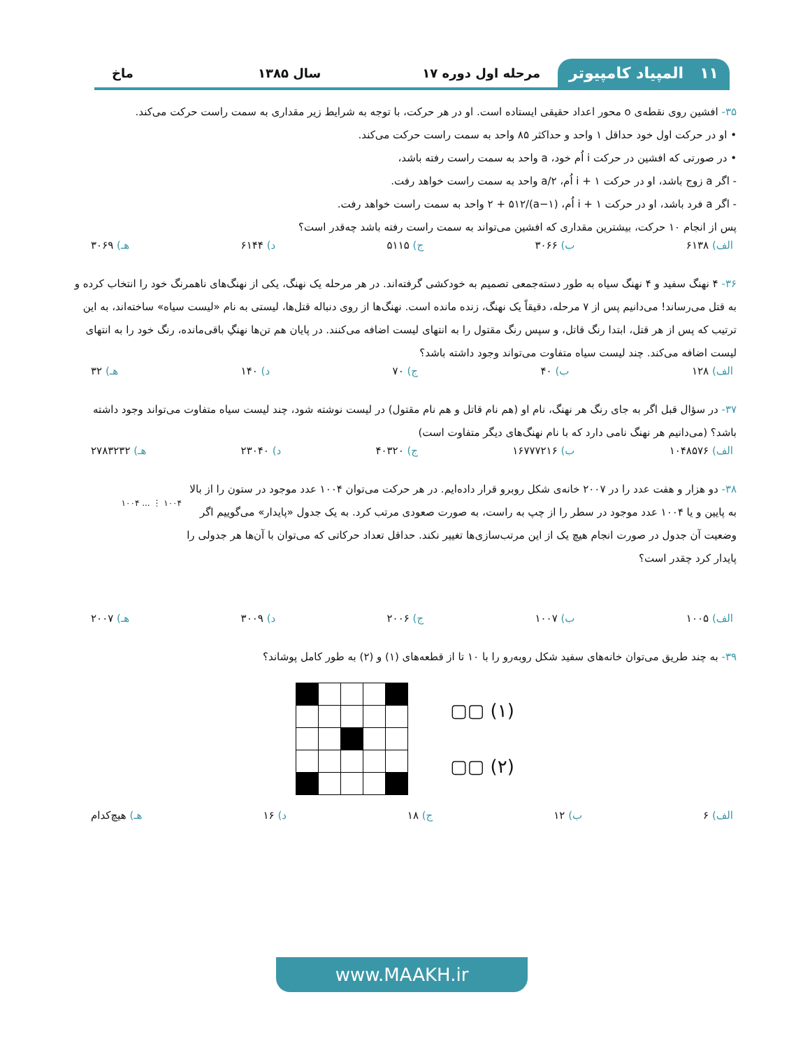۱۱ المپیاد کامپیوتر مرحله اول دوره ۱۷ سال ۱۳۸۵ ماخ
۳۵- افشین روی نقطه‌ی o محور اعداد حقیقی ایستاده است. او در هر حرکت، با توجه به شرایط زیر مقداری به سمت راست حرکت می‌کند.
• او در حرکت اول خود حداقل ۱ واحد و حداکثر ۸۵ واحد به سمت راست حرکت می‌کند.
• در صورتی که افشین در حرکت i اُم خود، a واحد به سمت راست رفته باشد،
- اگر a زوج باشد، او در حرکت i + ۱ اُم، a/۲ واحد به سمت راست خواهد رفت.
- اگر a فرد باشد، او در حرکت i + ۱ اُم، (a−۱)/۲ + ۵۱۲ واحد به سمت راست خواهد رفت.
پس از انجام ۱۰ حرکت، بیشترین مقداری که افشین می‌تواند به سمت راست رفته باشد چه‌قدر است؟
الف) ۶۱۳۸ ب) ۳۰۶۶ ج) ۵۱۱۵ د) ۶۱۴۴ هـ) ۳۰۶۹
۳۶- ۴ نهنگ سفید و ۴ نهنگ سیاه به طور دسته‌جمعی تصمیم به خودکشی گرفته‌اند. در هر مرحله یک نهنگ، یکی از نهنگ‌های ناهمرنگ خود را انتخاب کرده و به قتل می‌رساند! می‌دانیم پس از ۷ مرحله، دقیقاً یک نهنگ، زنده مانده است. نهنگ‌ها از روی دنباله قتل‌ها، لیستی به نام «لیست سیاه» ساخته‌اند، به این ترتیب که پس از هر قتل، ابتدا رنگ قاتل، و سپس رنگ مقتول را به انتهای لیست اضافه می‌کنند. در پایان هم تن‌ها نهنگِ باقی‌مانده، رنگ خود را به انتهای لیست اضافه می‌کند. چند لیست سیاه متفاوت می‌تواند وجود داشته باشد؟
الف) ۱۲۸ ب) ۴۰ ج) ۷۰ د) ۱۴۰ هـ) ۳۲
۳۷- در سؤال قبل اگر به جای رنگ هر نهنگ، نام او (هم نام قاتل و هم نام مقتول) در لیست نوشته شود، چند لیست سیاه متفاوت می‌تواند وجود داشته باشد؟ (می‌دانیم هر نهنگ نامی دارد که با نام نهنگ‌های دیگر متفاوت است)
الف) ۱۰۴۸۵۷۶ ب) ۱۶۷۷۷۲۱۶ ج) ۴۰۳۲۰ د) ۲۳۰۴۰ هـ) ۲۷۸۳۲۳۲
۳۸- دو هزار و هفت عدد را در ۲۰۰۷ خانه‌ی شکل روبرو قرار داده‌ایم. در هر حرکت می‌توان ۱۰۰۴ عدد موجود در ستون را از بالا به پایین و یا ۱۰۰۴ عدد موجود در سطر را از چپ به راست، به صورت صعودی مرتب کرد. به یک جدول «پایدار» می‌گوییم اگر وضعیت آن جدول در صورت انجام هیچ یک از این مرتب‌سازی‌ها تغییر نکند. حداقل تعداد حرکاتی که می‌توان با آن‌ها هر جدولی را پایدار کرد چقدر است؟
۱۰۰۴ ⋮ ... ۱۰۰۴
الف) ۱۰۰۵ ب) ۱۰۰۷ ج) ۲۰۰۶ د) ۳۰۰۹ هـ) ۲۰۰۷
۳۹- به چند طریق می‌توان خانه‌های سفید شکل روبه‌رو را با ۱۰ تا از قطعه‌های (۱) و (۲) به طور کامل پوشاند؟
▢▢ (۱)
▢▢ (۲)
الف) ۶ ب) ۱۲ ج) ۱۸ د) ۱۶ هـ) هیچ‌کدام
www.MAAKH.ir